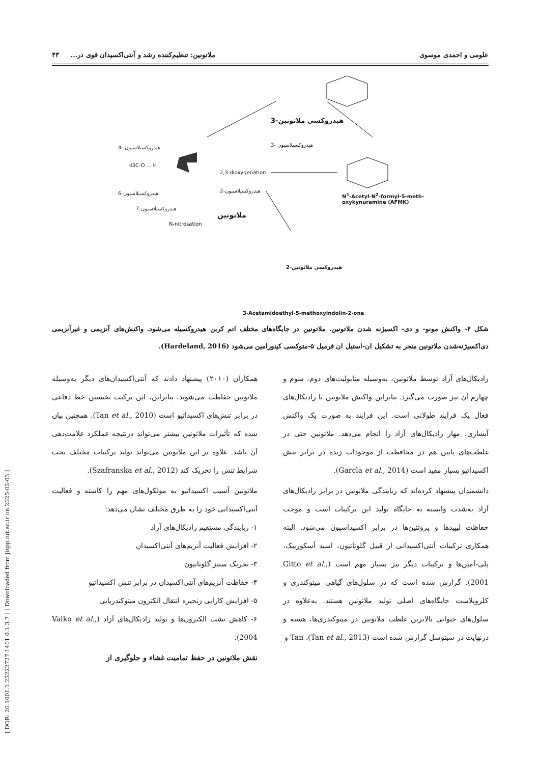[ DOR: 20.1001.1.23222727.1401.0.1.3.7 ] [ Downloaded from jispp.iut.ac.ir on 2025-02-03 ]
علومی و احمدی موسوی ملاتونین: تنظیم‌کننده رشد و آنتی‌اکسیدان قوی در... ۴۳
H3C-O ... H
3- هیدروکسیلاسیون
4- هیدروکسیلاسیون
2,3-dioxygenation
2-هیدروکسیلاسیون
6-هیدروکسیلاسیون
7-هیدروکسیلاسیون
N-nitrosation
ملاتونین
3-هیدروکسی ملاتونین
N<sup>1</sup>-Acetyl-N<sup>2</sup>-formyl-5-meth-
oxykynuramine (AFMK)
2-هیدروکسی ملاتونین
3-Acetamidoethyl-5-methoxyindolin-2-one
شکل ۴- واکنش مونو- و دی- اکسیژنه شدن ملاتونین. ملاتونین در جایگاه‌های مختلف اتم کربن هیدروکسیله می‌شود. واکنش‌های آنزیمی و غیرآنزیمی دی‌اکسیژنه‌شدن ملاتونین منجر به تشکیل ان-استیل ان فرمیل ۵-متوکسی کینورامین می‌شود (Hardeland, 2016).
رادیکال‌های آزاد توسط ملاتونین، به‌وسیله متابولیت‌های دوم، سوم و چهارم آن نیز صورت می‌گیرد. بنابراین واکنش ملاتونین با رادیکال‌های فعال یک فرایند طولانی است. این فرایند به صورت یک واکنش آبشاری، مهار رادیکال‌های آزاد را انجام می‌دهد. ملاتونین حتی در غلظت‌های پایین هم در محافظت از موجودات زنده در برابر تنش اکسیداتیو بسیار مفید است (Garcla et al., 2014).
دانشمندان پیشنهاد کرده‌اند که ربایندگی ملاتونین در برابر رادیکال‌های آزاد به‌شدت وابسته به جایگاه تولید این ترکیبات است و موجب حفاظت لیپیدها و پروتئین‌ها در برابر اکسیداسیون می‌شود. البته همکاری ترکیبات آنتی‌اکسیدانی از قبیل گلوتاتیون، اسید آسکوربیک، پلی-آمین‌ها و ترکیبات دیگر نیز بسیار مهم است (Gitto et al., 2001). گزارش شده است که در سلول‌های گیاهی میتوکندری و کلروپلاست جایگاه‌های اصلی تولید ملاتونین هستند. به‌علاوه در سلول‌های حیوانی بالاترین غلظت ملاتونین در میتوکندری‌ها، هسته و درنهایت در سیتوسل گزارش شده است (Tan et al., 2013). Tan و
همکاران (۲۰۱۰) پیشنهاد دادند که آنتی‌اکسیدان‌های دیگر به‌وسیله ملاتونین حفاظت می‌شوند، بنابراین، این ترکیب نخستین خط دفاعی در برابر تنش‌های اکسیداتیو است (Tan et al., 2010). همچنین بیان شده که تأثیرات ملاتونین بیشتر می‌تواند درنتیجه عملکرد علامت‌دهی آن باشد. علاوه بر این ملاتونین می‌تواند تولید ترکیبات مختلف تحت شرایط تنش را تحریک کند (Szafranska et al., 2012).
ملاتونین آسیب اکسیداتیو به مولکول‌های مهم را کاسته و فعالیت آنتی‌اکسیدانی خود را به طرق مختلف نشان می‌دهد:
۱- ربایندگی مستقیم رادیکال‌های آزاد
۲- افزایش فعالیت آنزیم‌های آنتی‌اکسیدان
۳- تحریک سنتز گلوتاتیون
۴- حفاظت آنزیم‌های آنتی‌اکسیدان در برابر تنش اکسیداتیو
۵- افزایش کارایی زنجیره انتقال الکترون میتوکندریایی
۶- کاهش نشت الکترون‌ها و تولید رادیکال‌های آزاد (Valko et al., 2004).
نقش ملاتونین در حفظ تمامیت غشاء و جلوگیری از